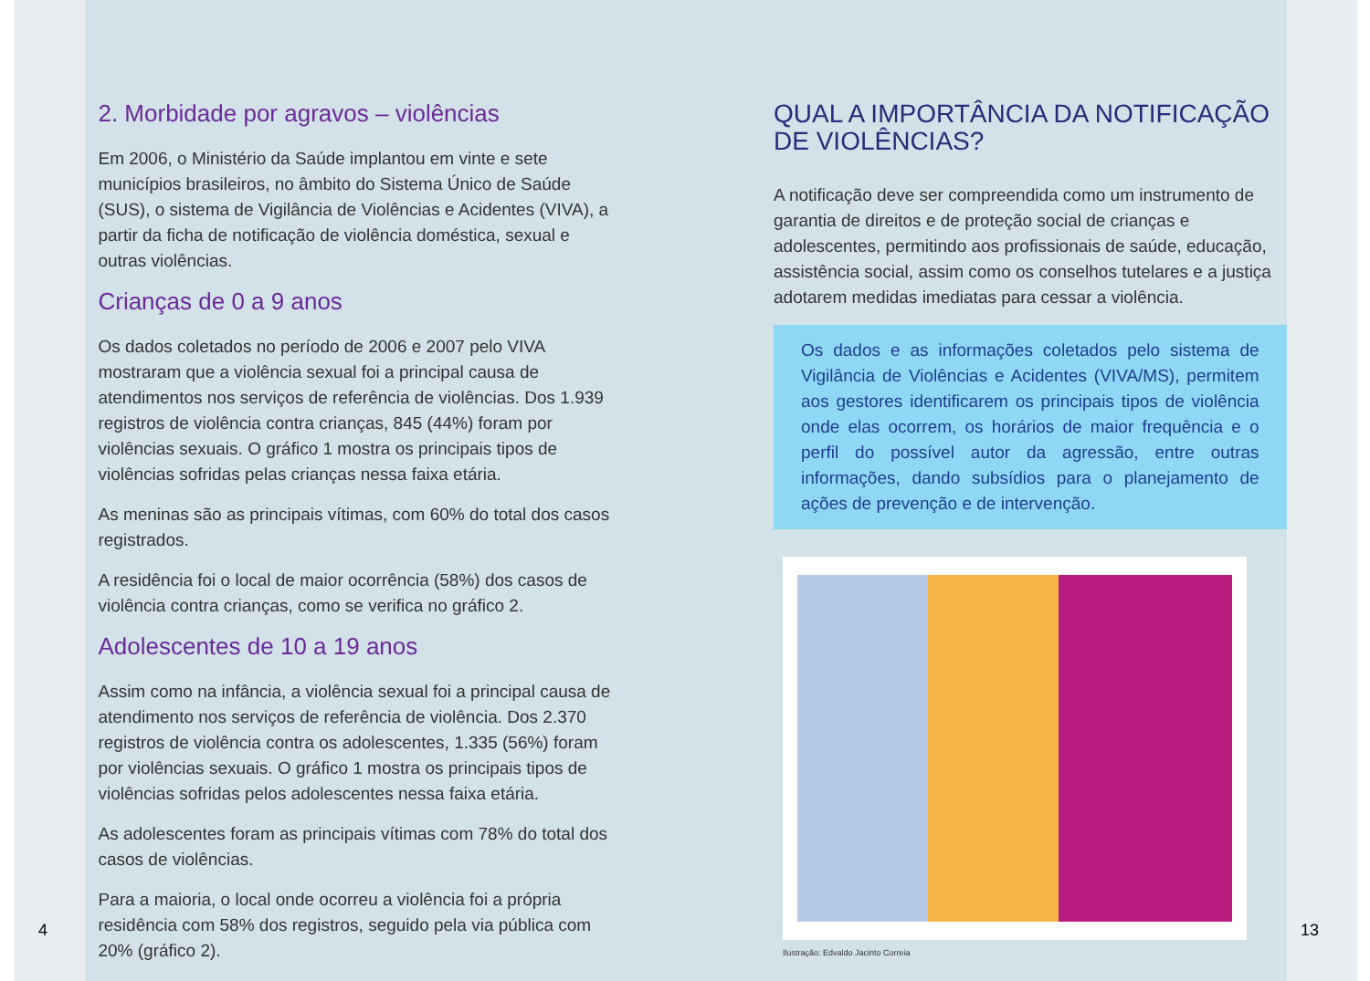2. Morbidade por agravos – violências
Em 2006, o Ministério da Saúde implantou em vinte e sete municípios brasileiros, no âmbito do Sistema Único de Saúde (SUS), o sistema de Vigilância de Violências e Acidentes (VIVA), a partir da ficha de notificação de violência doméstica, sexual e outras violências.
Crianças de 0 a 9 anos
Os dados coletados no período de 2006 e 2007 pelo VIVA mostraram que a violência sexual foi a principal causa de atendimentos nos serviços de referência de violências. Dos 1.939 registros de violência contra crianças, 845 (44%) foram por violências sexuais. O gráfico 1 mostra os principais tipos de violências sofridas pelas crianças nessa faixa etária.
As meninas são as principais vítimas, com 60% do total dos casos registrados.
A residência foi o local de maior ocorrência (58%) dos casos de violência contra crianças, como se verifica no gráfico 2.
Adolescentes de 10 a 19 anos
Assim como na infância, a violência sexual foi a principal causa de atendimento nos serviços de referência de violência. Dos 2.370 registros de violência contra os adolescentes, 1.335 (56%) foram por violências sexuais. O gráfico 1 mostra os principais tipos de violências sofridas pelos adolescentes nessa faixa etária.
As adolescentes foram as principais vítimas com 78% do total dos casos de violências.
Para a maioria, o local onde ocorreu a violência foi a própria residência com 58% dos registros, seguido pela via pública com 20% (gráfico 2).
QUAL A IMPORTÂNCIA DA NOTIFICAÇÃO DE VIOLÊNCIAS?
A notificação deve ser compreendida como um instrumento de garantia de direitos e de proteção social de crianças e adolescentes, permitindo aos profissionais de saúde, educação, assistência social, assim como os conselhos tutelares e a justiça adotarem medidas imediatas para cessar a violência.
Os dados e as informações coletados pelo sistema de Vigilância de Violências e Acidentes (VIVA/MS), permitem aos gestores identificarem os principais tipos de violência onde elas ocorrem, os horários de maior frequência e o perfil do possível autor da agressão, entre outras informações, dando subsídios para o planejamento de ações de prevenção e de intervenção.
Ilustração: Edvaldo Jacinto Correia
4 13